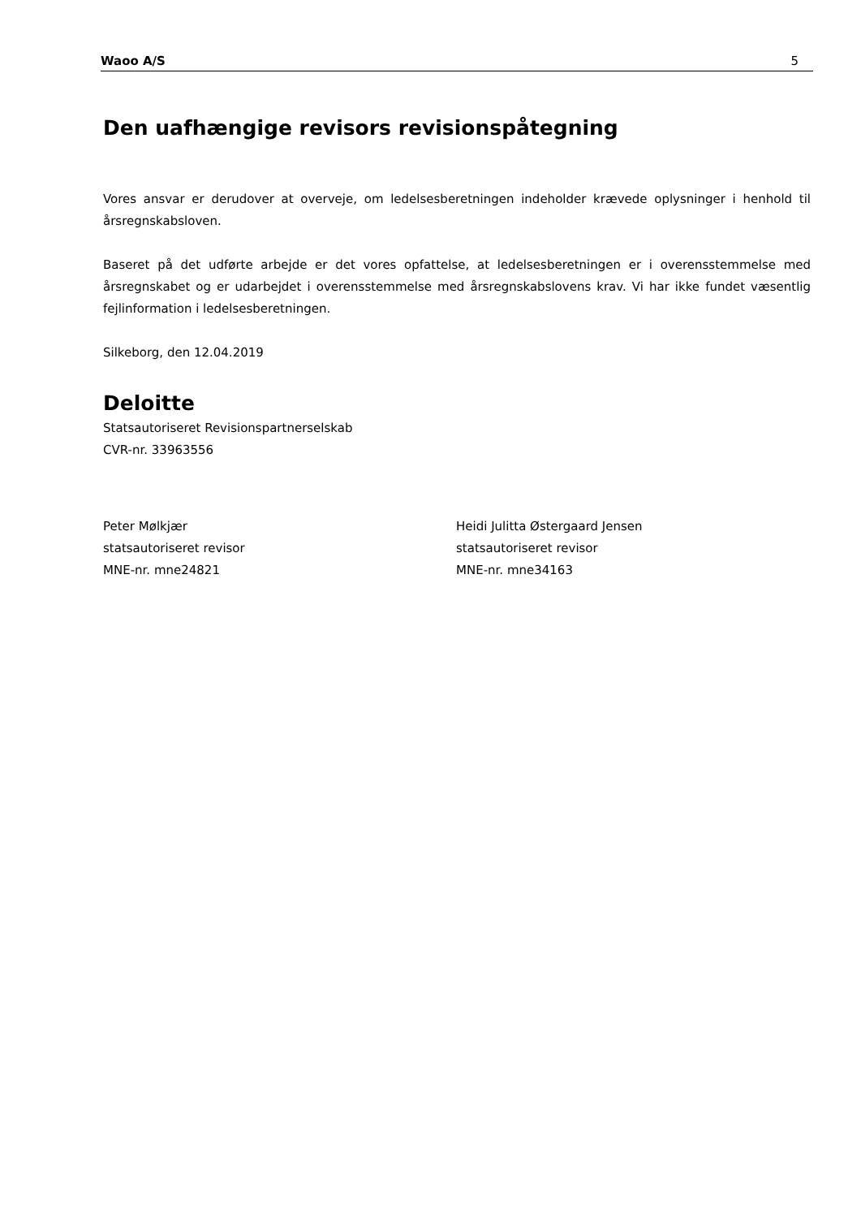Waoo A/S 5
Den uafhængige revisors revisionspåtegning
Vores ansvar er derudover at overveje, om ledelsesberetningen indeholder krævede oplysninger i henhold til årsregnskabsloven.
Baseret på det udførte arbejde er det vores opfattelse, at ledelsesberetningen er i overensstemmelse med årsregnskabet og er udarbejdet i overensstemmelse med årsregnskabslovens krav. Vi har ikke fundet væsentlig fejlinformation i ledelsesberetningen.
Silkeborg, den 12.04.2019
Deloitte
Statsautoriseret Revisionspartnerselskab
CVR-nr. 33963556
Peter Mølkjær
statsautoriseret revisor
MNE-nr. mne24821
Heidi Julitta Østergaard Jensen
statsautoriseret revisor
MNE-nr. mne34163